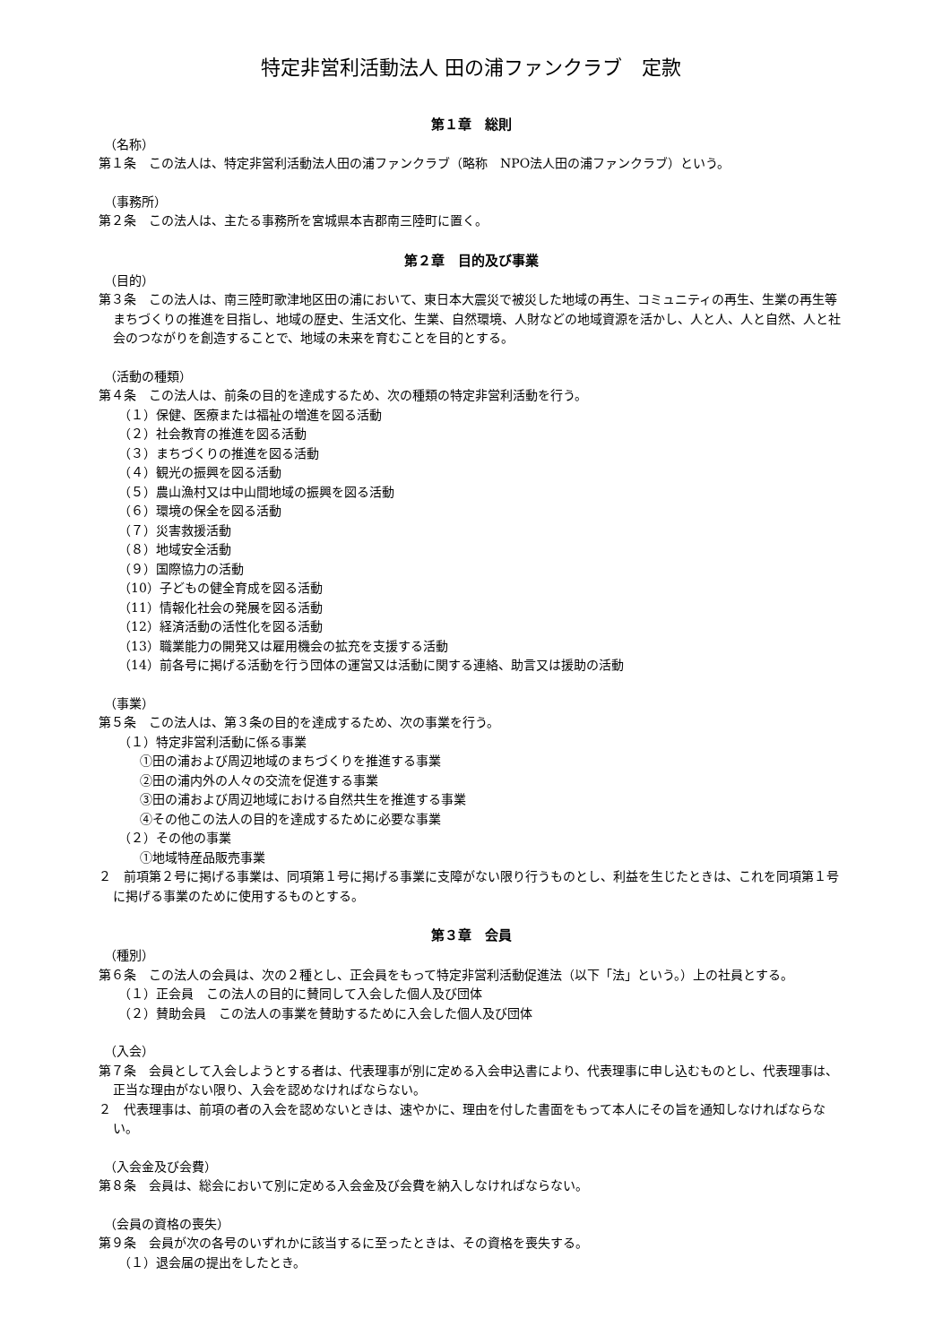特定非営利活動法人 田の浦ファンクラブ　定款
第１章　総則
（名称）
第１条　この法人は、特定非営利活動法人田の浦ファンクラブ（略称　NPO法人田の浦ファンクラブ）という。
（事務所）
第２条　この法人は、主たる事務所を宮城県本吉郡南三陸町に置く。
第２章　目的及び事業
（目的）
第３条　この法人は、南三陸町歌津地区田の浦において、東日本大震災で被災した地域の再生、コミュニティの再生、生業の再生等まちづくりの推進を目指し、地域の歴史、生活文化、生業、自然環境、人財などの地域資源を活かし、人と人、人と自然、人と社会のつながりを創造することで、地域の未来を育むことを目的とする。
（活動の種類）
第４条　この法人は、前条の目的を達成するため、次の種類の特定非営利活動を行う。
（１）保健、医療または福祉の増進を図る活動
（２）社会教育の推進を図る活動
（３）まちづくりの推進を図る活動
（４）観光の振興を図る活動
（５）農山漁村又は中山間地域の振興を図る活動
（６）環境の保全を図る活動
（７）災害救援活動
（８）地域安全活動
（９）国際協力の活動
（10）子どもの健全育成を図る活動
（11）情報化社会の発展を図る活動
（12）経済活動の活性化を図る活動
（13）職業能力の開発又は雇用機会の拡充を支援する活動
（14）前各号に掲げる活動を行う団体の運営又は活動に関する連絡、助言又は援助の活動
（事業）
第５条　この法人は、第３条の目的を達成するため、次の事業を行う。
（１）特定非営利活動に係る事業
①田の浦および周辺地域のまちづくりを推進する事業
②田の浦内外の人々の交流を促進する事業
③田の浦および周辺地域における自然共生を推進する事業
④その他この法人の目的を達成するために必要な事業
（２）その他の事業
①地域特産品販売事業
２　前項第２号に掲げる事業は、同項第１号に掲げる事業に支障がない限り行うものとし、利益を生じたときは、これを同項第１号に掲げる事業のために使用するものとする。
第３章　会員
（種別）
第６条　この法人の会員は、次の２種とし、正会員をもって特定非営利活動促進法（以下「法」という。）上の社員とする。
（１）正会員　この法人の目的に賛同して入会した個人及び団体
（２）賛助会員　この法人の事業を賛助するために入会した個人及び団体
（入会）
第７条　会員として入会しようとする者は、代表理事が別に定める入会申込書により、代表理事に申し込むものとし、代表理事は、正当な理由がない限り、入会を認めなければならない。
２　代表理事は、前項の者の入会を認めないときは、速やかに、理由を付した書面をもって本人にその旨を通知しなければならない。
（入会金及び会費）
第８条　会員は、総会において別に定める入会金及び会費を納入しなければならない。
（会員の資格の喪失）
第９条　会員が次の各号のいずれかに該当するに至ったときは、その資格を喪失する。
（１）退会届の提出をしたとき。